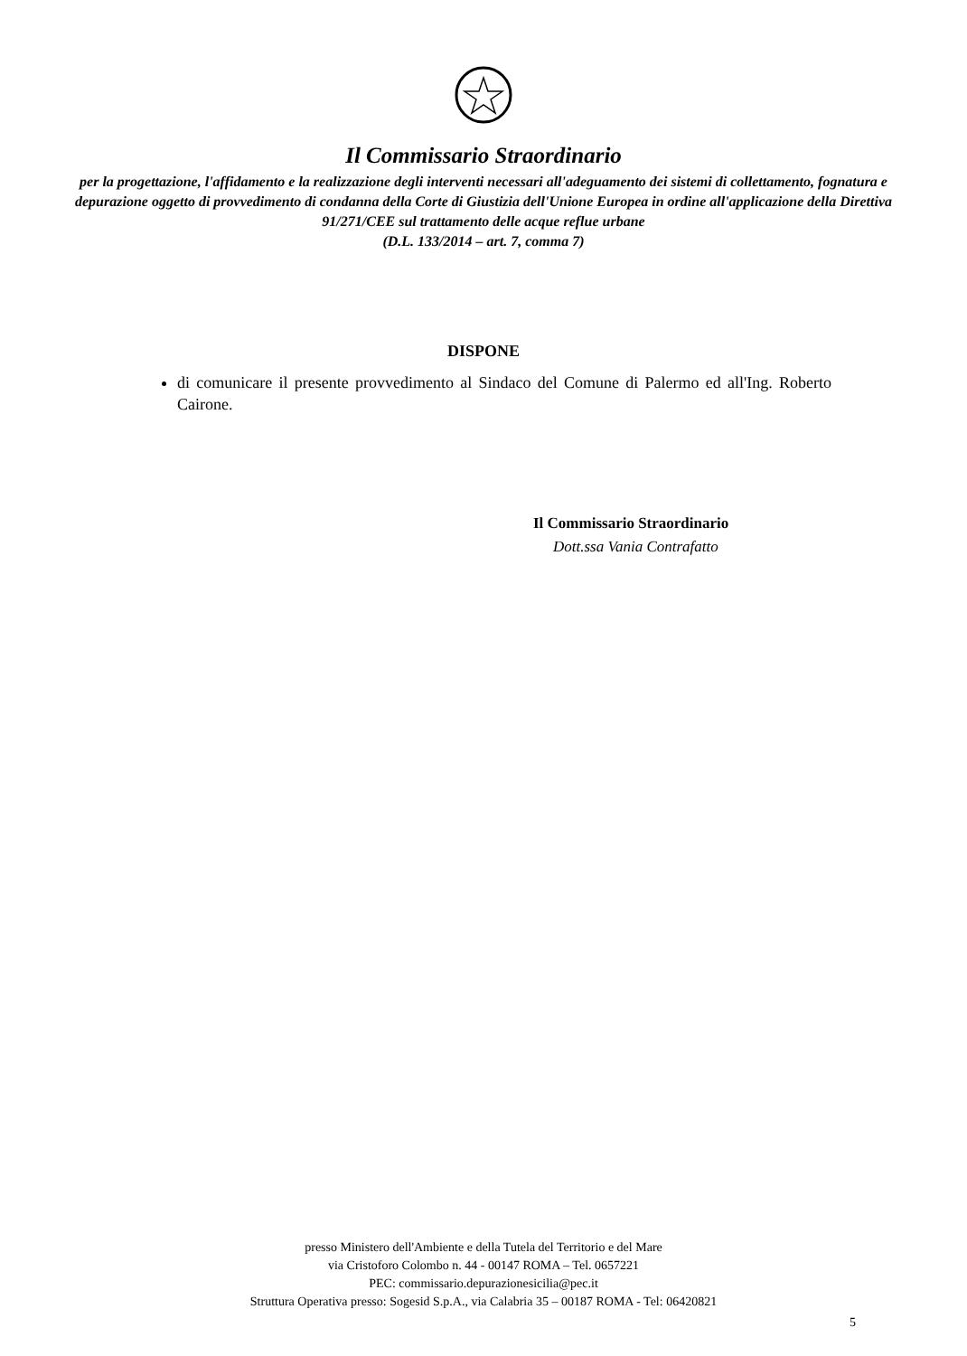Il Commissario Straordinario
per la progettazione, l'affidamento e la realizzazione degli interventi necessari all'adeguamento dei sistemi di collettamento, fognatura e depurazione oggetto di provvedimento di condanna della Corte di Giustizia dell'Unione Europea in ordine all'applicazione della Direttiva 91/271/CEE sul trattamento delle acque reflue urbane
(D.L. 133/2014 – art. 7, comma 7)
DISPONE
di comunicare il presente provvedimento al Sindaco del Comune di Palermo ed all'Ing. Roberto Cairone.
Il Commissario Straordinario
Dott.ssa Vania Contrafatto
presso Ministero dell'Ambiente e della Tutela del Territorio e del Mare
via Cristoforo Colombo n. 44 - 00147 ROMA – Tel. 0657221
PEC: commissario.depurazionesicilia@pec.it
Struttura Operativa presso: Sogesid S.p.A., via Calabria 35 – 00187 ROMA - Tel: 06420821
5